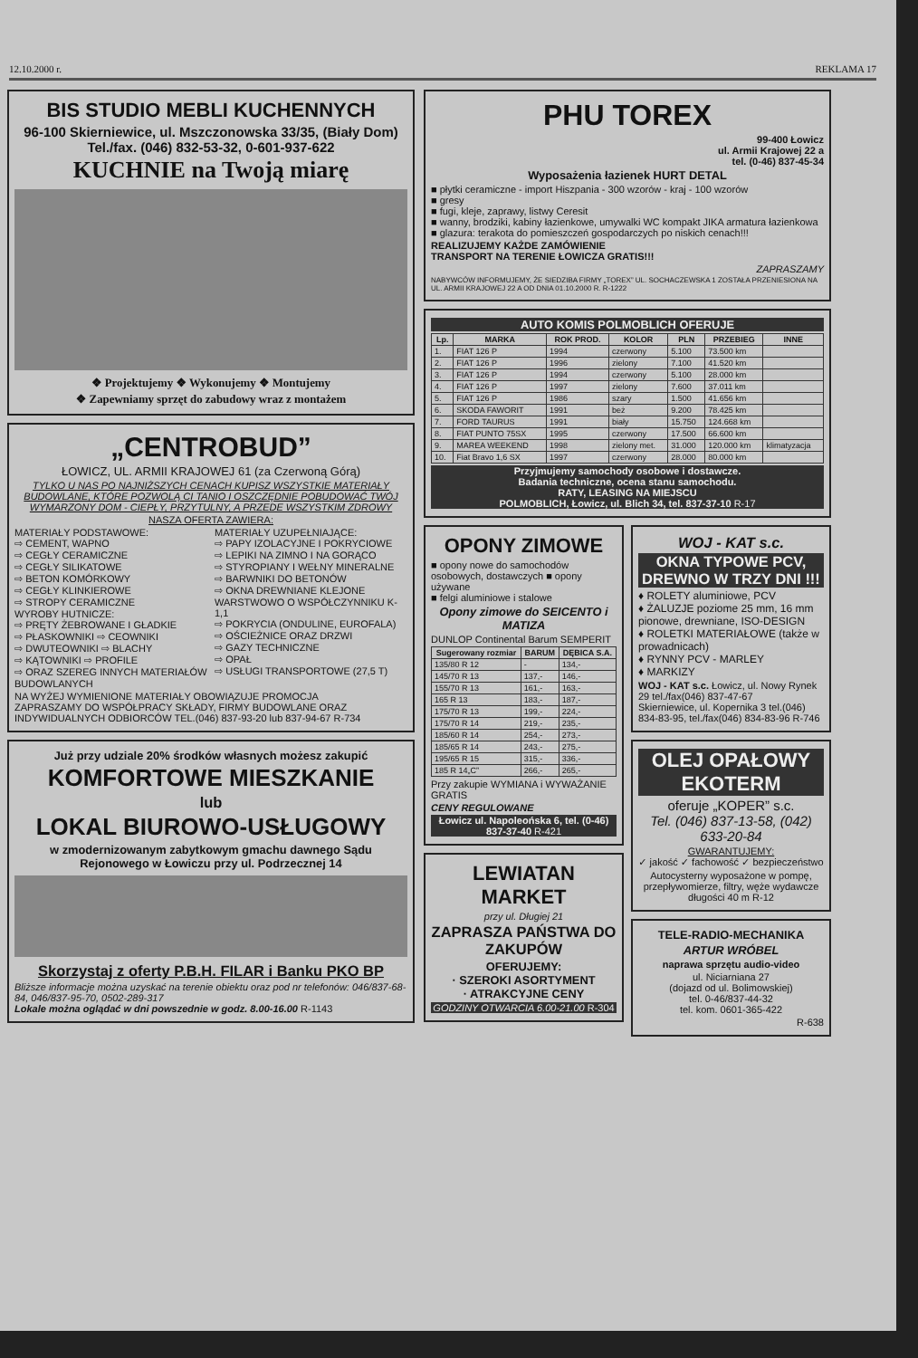12.10.2000 r. REKLAMA 17
BIS STUDIO MEBLI KUCHENNYCH
96-100 Skierniewice, ul. Mszczonowska 33/35, (Biały Dom)
Tel./fax. (046) 832-53-32, 0-601-937-622
KUCHNIE na Twoją miarę
❖ Projektujemy ❖ Wykonujemy ❖ Montujemy
❖ Zapewniamy sprzęt do zabudowy wraz z montażem
„CENTROBUD”
ŁOWICZ, UL. ARMII KRAJOWEJ 61 (za Czerwoną Górą)
TYLKO U NAS PO NAJNIŻSZYCH CENACH KUPISZ WSZYSTKIE MATERIAŁY BUDOWLANE, KTÓRE POZWOLĄ CI TANIO I OSZCZĘDNIE POBUDOWAĆ TWÓJ WYMARZONY DOM - CIEPŁY, PRZYTULNY, A PRZEDE WSZYSTKIM ZDROWY
NASZA OFERTA ZAWIERA:
MATERIAŁY PODSTAWOWE:
⇨ CEMENT, WAPNO
⇨ CEGŁY CERAMICZNE
⇨ CEGŁY SILIKATOWE
⇨ BETON KOMÓRKOWY
⇨ CEGŁY KLINKIEROWE
⇨ STROPY CERAMICZNE
WYROBY HUTNICZE:
⇨ PRĘTY ŻEBROWANE I GŁADKIE
⇨ PŁASKOWNIKI ⇨ CEOWNIKI
⇨ DWUTEOWNIKI ⇨ BLACHY
⇨ KĄTOWNIKI ⇨ PROFILE
⇨ ORAZ SZEREG INNYCH MATERIAŁÓW BUDOWLANYCH
MATERIAŁY UZUPEŁNIAJĄCE:
⇨ PAPY IZOLACYJNE I POKRYCIOWE
⇨ LEPIKI NA ZIMNO I NA GORĄCO
⇨ STYROPIANY I WEŁNY MINERALNE
⇨ BARWNIKI DO BETONÓW
⇨ OKNA DREWNIANE KLEJONE WARSTWOWO O WSPÓŁCZYNNIKU K-1,1
⇨ POKRYCIA (ONDULINE, EUROFALA)
⇨ OŚCIEŻNICE ORAZ DRZWI
⇨ GAZY TECHNICZNE
⇨ OPAŁ
⇨ USŁUGI TRANSPORTOWE (27,5 T)
NA WYŻEJ WYMIENIONE MATERIAŁY OBOWIĄZUJE PROMOCJA
ZAPRASZAMY DO WSPÓŁPRACY SKŁADY, FIRMY BUDOWLANE ORAZ INDYWIDUALNYCH ODBIORCÓW TEL.(046) 837-93-20 lub 837-94-67 R-734
Już przy udziale 20% środków własnych możesz zakupić
KOMFORTOWE MIESZKANIE
lub
LOKAL BIUROWO-USŁUGOWY
w zmodernizowanym zabytkowym gmachu dawnego Sądu Rejonowego w Łowiczu przy ul. Podrzecznej 14
Skorzystaj z oferty P.B.H. FILAR i Banku PKO BP
Bliższe informacje można uzyskać na terenie obiektu oraz pod nr telefonów: 046/837-68-84, 046/837-95-70, 0502-289-317
Lokale można oglądać w dni powszednie w godz. 8.00-16.00 R-1143
PHU TOREX
99-400 Łowicz
ul. Armii Krajowej 22 a
tel. (0-46) 837-45-34
Wyposażenia łazienek HURT DETAL
■ płytki ceramiczne - import Hiszpania - 300 wzorów - kraj - 100 wzorów
■ gresy
■ fugi, kleje, zaprawy, listwy Ceresit
■ wanny, brodziki, kabiny łazienkowe, umywalki WC kompakt JIKA armatura łazienkowa
■ glazura: terakota do pomieszczeń gospodarczych po niskich cenach!!!
REALIZUJEMY KAŻDE ZAMÓWIENIE
TRANSPORT NA TERENIE ŁOWICZA GRATIS!!!
ZAPRASZAMY
NABYWCÓW INFORMUJEMY, ŻE SIEDZIBA FIRMY „TOREX” UL. SOCHACZEWSKA 1 ZOSTAŁA PRZENIESIONA NA UL. ARMII KRAJOWEJ 22 A OD DNIA 01.10.2000 R. R-1222
AUTO KOMIS POLMOBLICH OFERUJE
| Lp. | MARKA | ROK PROD. | KOLOR | PLN | PRZEBIEG | INNE |
| --- | --- | --- | --- | --- | --- | --- |
| 1. | FIAT 126 P | 1994 | czerwony | 5.100 | 73.500 km | |
| 2. | FIAT 126 P | 1996 | zielony | 7.100 | 41.520 km | |
| 3. | FIAT 126 P | 1994 | czerwony | 5.100 | 28.000 km | |
| 4. | FIAT 126 P | 1997 | zielony | 7.600 | 37.011 km | |
| 5. | FIAT 126 P | 1986 | szary | 1.500 | 41.656 km | |
| 6. | SKODA FAWORIT | 1991 | beż | 9.200 | 78.425 km | |
| 7. | FORD TAURUS | 1991 | biały | 15.750 | 124.668 km | |
| 8. | FIAT PUNTO 75SX | 1995 | czerwony | 17.500 | 66.600 km | |
| 9. | MAREA WEEKEND | 1998 | zielony met. | 31.000 | 120.000 km | klimatyzacja |
| 10. | Fiat Bravo 1,6 SX | 1997 | czerwony | 28.000 | 80.000 km | |
Przyjmujemy samochody osobowe i dostawcze.
Badania techniczne, ocena stanu samochodu.
RATY, LEASING NA MIEJSCU
POLMOBLICH, Łowicz, ul. Blich 34, tel. 837-37-10 R-17
OPONY ZIMOWE
■ opony nowe do samochodów osobowych, dostawczych ■ opony używane
■ felgi aluminiowe i stalowe
Opony zimowe do SEICENTO i MATIZA
DUNLOP Continental Barum SEMPERIT
| Sugerowany rozmiar | BARUM | DĘBICA S.A. |
| --- | --- | --- |
| 135/80 R 12 | - | 134,- |
| 145/70 R 13 | 137,- | 146,- |
| 155/70 R 13 | 161,- | 163,- |
| 165 R 13 | 183,- | 187,- |
| 175/70 R 13 | 199,- | 224,- |
| 175/70 R 14 | 219,- | 235,- |
| 185/60 R 14 | 254,- | 273,- |
| 185/65 R 14 | 243,- | 275,- |
| 195/65 R 15 | 315,- | 336,- |
| 185 R 14„C” | 266,- | 265,- |
Przy zakupie WYMIANA i WYWAŻANIE GRATIS
CENY REGULOWANE
Łowicz ul. Napoleońska 6, tel. (0-46) 837-37-40 R-421
LEWIATAN MARKET
przy ul. Długiej 21
ZAPRASZA PAŃSTWA DO ZAKUPÓW
OFERUJEMY:
· SZEROKI ASORTYMENT
· ATRAKCYJNE CENY
GODZINY OTWARCIA 6.00-21.00 R-304
WOJ - KAT s.c.
OKNA TYPOWE PCV, DREWNO W TRZY DNI !!!
♦ ROLETY aluminiowe, PCV
♦ ŻALUZJE poziome 25 mm, 16 mm pionowe, drewniane, ISO-DESIGN
♦ ROLETKI MATERIAŁOWE (także w prowadnicach)
♦ RYNNY PCV - MARLEY
♦ MARKIZY
WOJ - KAT s.c. Łowicz, ul. Nowy Rynek 29 tel./fax(046) 837-47-67
Skierniewice, ul. Kopernika 3 tel.(046) 834-83-95, tel./fax(046) 834-83-96 R-746
OLEJ OPAŁOWY EKOTERM
oferuje „KOPER” s.c.
Tel. (046) 837-13-58, (042) 633-20-84
GWARANTUJEMY:
✓ jakość ✓ fachowość ✓ bezpieczeństwo
Autocysterny wyposażone w pompę, przepływomierze, filtry, węże wydawcze długości 40 m R-12
TELE-RADIO-MECHANIKA
ARTUR WRÓBEL
naprawa sprzętu audio-video
ul. Niciarniana 27
(dojazd od ul. Bolimowskiej)
tel. 0-46/837-44-32
tel. kom. 0601-365-422
R-638